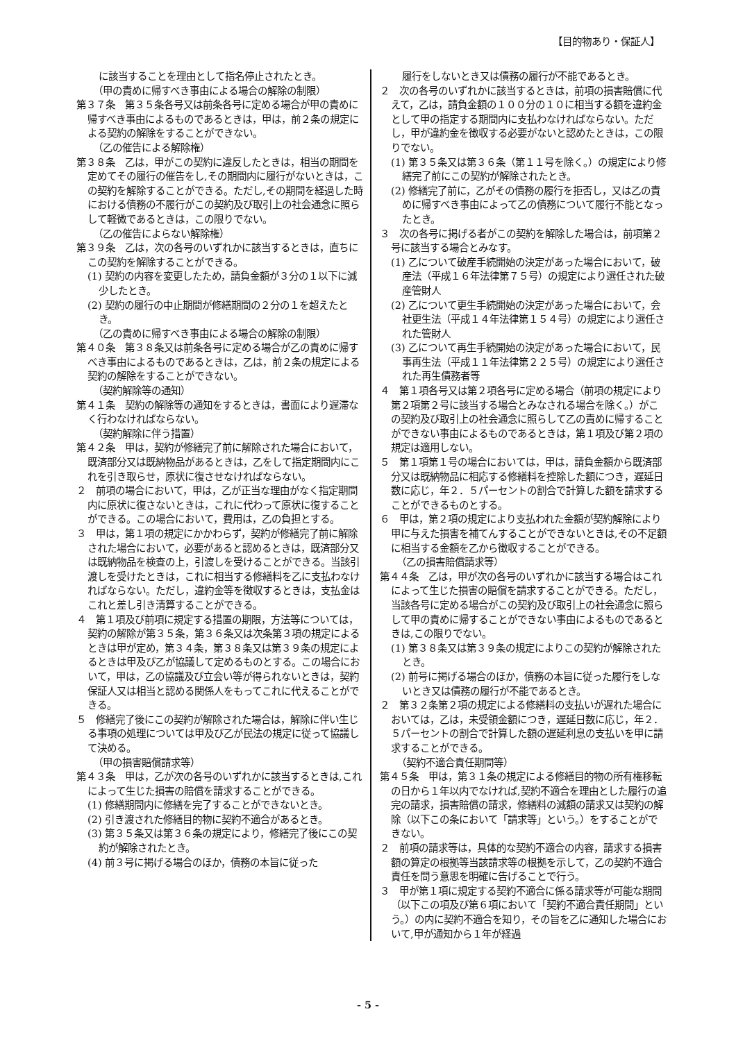【目的物あり・保証人】
に該当することを理由として指名停止されたとき。
（甲の責めに帰すべき事由による場合の解除の制限）
第３７条　第３５条各号又は前条各号に定める場合が甲の責めに帰すべき事由によるものであるときは，甲は，前２条の規定による契約の解除をすることができない。
（乙の催告による解除権）
第３８条　乙は，甲がこの契約に違反したときは，相当の期間を定めてその履行の催告をし,その期間内に履行がないときは，この契約を解除することができる。ただし,その期間を経過した時における債務の不履行がこの契約及び取引上の社会通念に照らして軽微であるときは，この限りでない。
（乙の催告によらない解除権）
第３９条　乙は，次の各号のいずれかに該当するときは，直ちにこの契約を解除することができる。
(1) 契約の内容を変更したため，請負金額が３分の１以下に減少したとき。
(2) 契約の履行の中止期間が修繕期間の２分の１を超えたとき。
（乙の責めに帰すべき事由による場合の解除の制限）
第４０条　第３８条又は前条各号に定める場合が乙の責めに帰すべき事由によるものであるときは，乙は，前２条の規定による契約の解除をすることができない。
（契約解除等の通知）
第４１条　契約の解除等の通知をするときは，書面により遅滞なく行わなければならない。
（契約解除に伴う措置）
第４２条　甲は，契約が修繕完了前に解除された場合において，既済部分又は既納物品があるときは，乙をして指定期間内にこれを引き取らせ，原状に復させなければならない。
２　前項の場合において，甲は，乙が正当な理由がなく指定期間内に原状に復さないときは，これに代わって原状に復することができる。この場合において，費用は，乙の負担とする。
３　甲は，第１項の規定にかかわらず，契約が修繕完了前に解除された場合において，必要があると認めるときは，既済部分又は既納物品を検査の上，引渡しを受けることができる。当該引渡しを受けたときは，これに相当する修繕料を乙に支払わなければならない。ただし，違約金等を徴収するときは，支払金はこれと差し引き清算することができる。
４　第１項及び前項に規定する措置の期限，方法等については，契約の解除が第３５条，第３６条又は次条第３項の規定によるときは甲が定め，第３４条，第３８条又は第３９条の規定によるときは甲及び乙が協議して定めるものとする。この場合において，甲は，乙の協議及び立会い等が得られないときは，契約保証人又は相当と認める関係人をもってこれに代えることができる。
５　修繕完了後にこの契約が解除された場合は，解除に伴い生じる事項の処理については甲及び乙が民法の規定に従って協議して決める。
（甲の損害賠償請求等）
第４３条　甲は，乙が次の各号のいずれかに該当するときは,これによって生じた損害の賠償を請求することができる。
(1) 修繕期間内に修繕を完了することができないとき。
(2) 引き渡された修繕目的物に契約不適合があるとき。
(3) 第３５条又は第３６条の規定により，修繕完了後にこの契約が解除されたとき。
(4) 前３号に掲げる場合のほか，債務の本旨に従った
履行をしないとき又は債務の履行が不能であるとき。
２　次の各号のいずれかに該当するときは，前項の損害賠償に代えて，乙は，請負金額の１００分の１０に相当する額を違約金として甲の指定する期間内に支払わなければならない。ただし，甲が違約金を徴収する必要がないと認めたときは，この限りでない。
(1) 第３５条又は第３６条（第１１号を除く。）の規定により修繕完了前にこの契約が解除されたとき。
(2) 修繕完了前に，乙がその債務の履行を拒否し，又は乙の責めに帰すべき事由によって乙の債務について履行不能となったとき。
３　次の各号に掲げる者がこの契約を解除した場合は，前項第２号に該当する場合とみなす。
(1) 乙について破産手続開始の決定があった場合において，破産法（平成１６年法律第７５号）の規定により選任された破産管財人
(2) 乙について更生手続開始の決定があった場合において，会社更生法（平成１４年法律第１５４号）の規定により選任された管財人
(3) 乙について再生手続開始の決定があった場合において，民事再生法（平成１１年法律第２２５号）の規定により選任された再生債務者等
４　第１項各号又は第２項各号に定める場合（前項の規定により第２項第２号に該当する場合とみなされる場合を除く。）がこの契約及び取引上の社会通念に照らして乙の責めに帰することができない事由によるものであるときは，第１項及び第２項の規定は適用しない。
５　第１項第１号の場合においては，甲は，請負金額から既済部分又は既納物品に相応する修繕料を控除した額につき，遅延日数に応じ，年２．５パーセントの割合で計算した額を請求することができるものとする。
６　甲は，第２項の規定により支払われた金額が契約解除により甲に与えた損害を補てんすることができないときは,その不足額に相当する金額を乙から徴収することができる。
（乙の損害賠償請求等）
第４４条　乙は，甲が次の各号のいずれかに該当する場合はこれによって生じた損害の賠償を請求することができる。ただし，当該各号に定める場合がこの契約及び取引上の社会通念に照らして甲の責めに帰することができない事由によるものであるときは,この限りでない。
(1) 第３８条又は第３９条の規定によりこの契約が解除されたとき。
(2) 前号に掲げる場合のほか，債務の本旨に従った履行をしないとき又は債務の履行が不能であるとき。
２　第３２条第２項の規定による修繕料の支払いが遅れた場合においては，乙は，未受領金額につき，遅延日数に応じ，年２．５パーセントの割合で計算した額の遅延利息の支払いを甲に請求することができる。
（契約不適合責任期間等）
第４５条　甲は，第３１条の規定による修繕目的物の所有権移転の日から１年以内でなければ,契約不適合を理由とした履行の追完の請求，損害賠償の請求，修繕料の減額の請求又は契約の解除（以下この条において「請求等」という。）をすることができない。
２　前項の請求等は，具体的な契約不適合の内容，請求する損害額の算定の根拠等当該請求等の根拠を示して，乙の契約不適合責任を問う意思を明確に告げることで行う。
３　甲が第１項に規定する契約不適合に係る請求等が可能な期間（以下この項及び第６項において「契約不適合責任期間」という。）の内に契約不適合を知り，その旨を乙に通知した場合において,甲が通知から１年が経過
- 5 -